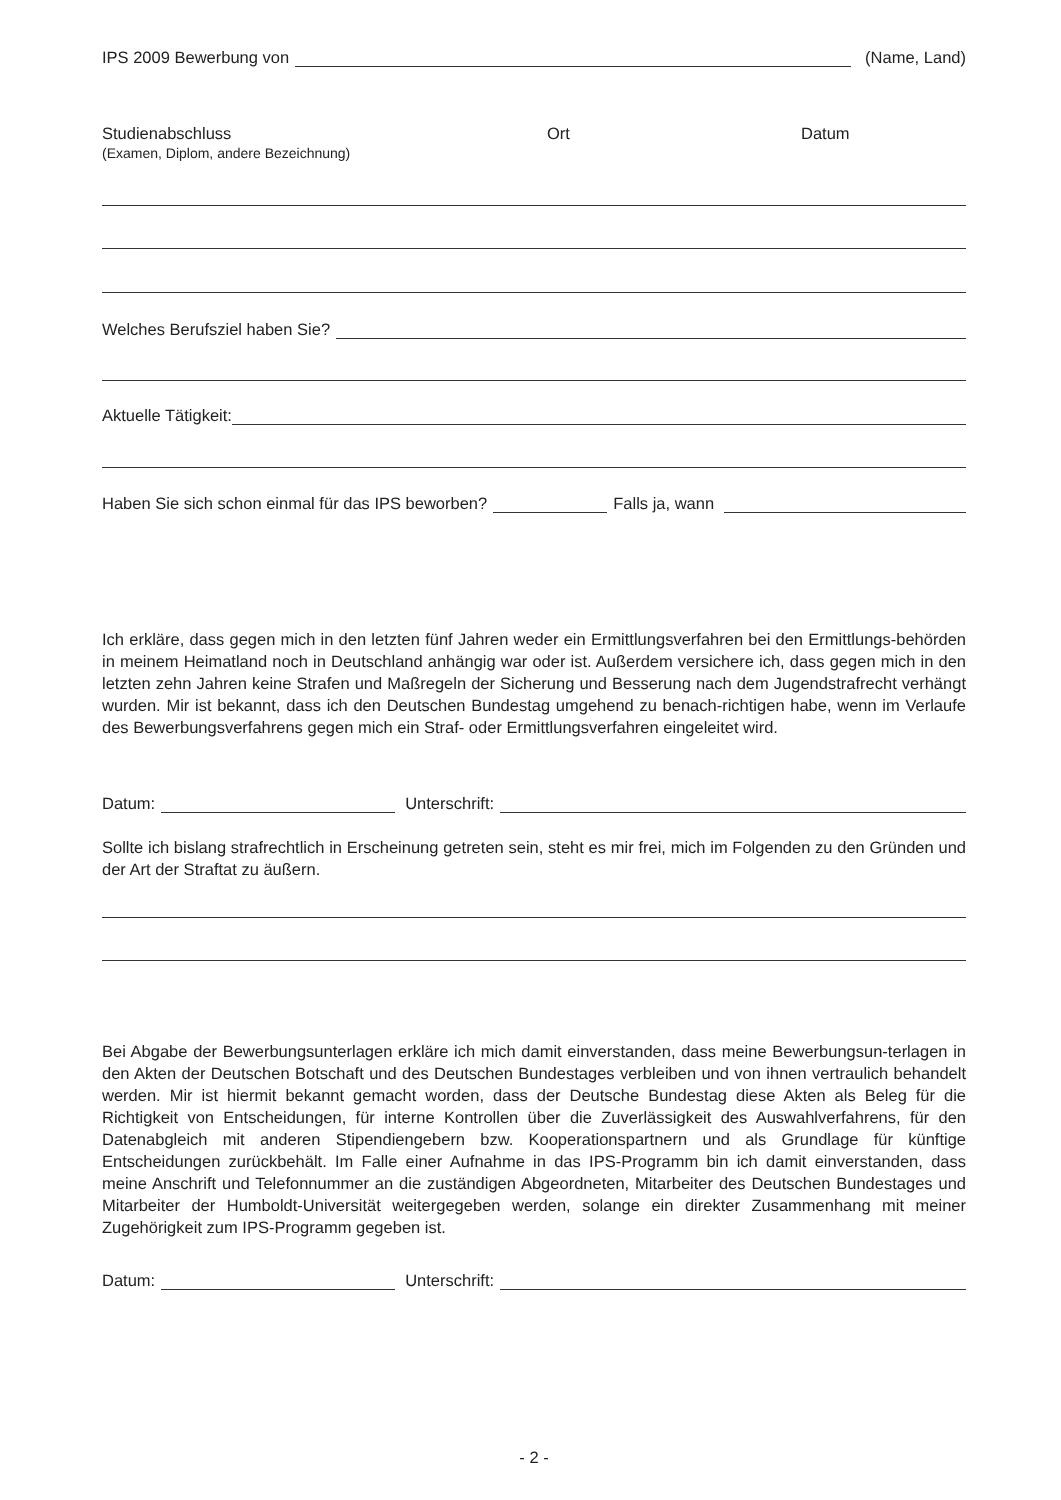IPS 2009 Bewerbung von (Name, Land)
Studienabschluss
(Examen, Diplom, andere Bezeichnung)
Ort Datum
Welches Berufsziel haben Sie?
Aktuelle Tätigkeit:
Haben Sie sich schon einmal für das IPS beworben? Falls ja, wann
Ich erkläre, dass gegen mich in den letzten fünf Jahren weder ein Ermittlungsverfahren bei den Ermittlungs-behörden in meinem Heimatland noch in Deutschland anhängig war oder ist. Außerdem versichere ich, dass gegen mich in den letzten zehn Jahren keine Strafen und Maßregeln der Sicherung und Besserung nach dem Jugendstrafrecht verhängt wurden. Mir ist bekannt, dass ich den Deutschen Bundestag umgehend zu benach-richtigen habe, wenn im Verlaufe des Bewerbungsverfahrens gegen mich ein Straf- oder Ermittlungsverfahren eingeleitet wird.
Datum: Unterschrift:
Sollte ich bislang strafrechtlich in Erscheinung getreten sein, steht es mir frei, mich im Folgenden zu den Gründen und der Art der Straftat zu äußern.
Bei Abgabe der Bewerbungsunterlagen erkläre ich mich damit einverstanden, dass meine Bewerbungsun-terlagen in den Akten der Deutschen Botschaft und des Deutschen Bundestages verbleiben und von ihnen vertraulich behandelt werden. Mir ist hiermit bekannt gemacht worden, dass der Deutsche Bundestag diese Akten als Beleg für die Richtigkeit von Entscheidungen, für interne Kontrollen über die Zuverlässigkeit des Auswahlverfahrens, für den Datenabgleich mit anderen Stipendiengebern bzw. Kooperationspartnern und als Grundlage für künftige Entscheidungen zurückbehält. Im Falle einer Aufnahme in das IPS-Programm bin ich damit einverstanden, dass meine Anschrift und Telefonnummer an die zuständigen Abgeordneten, Mitarbeiter des Deutschen Bundestages und Mitarbeiter der Humboldt-Universität weitergegeben werden, solange ein direkter Zusammenhang mit meiner Zugehörigkeit zum IPS-Programm gegeben ist.
Datum: Unterschrift:
- 2 -